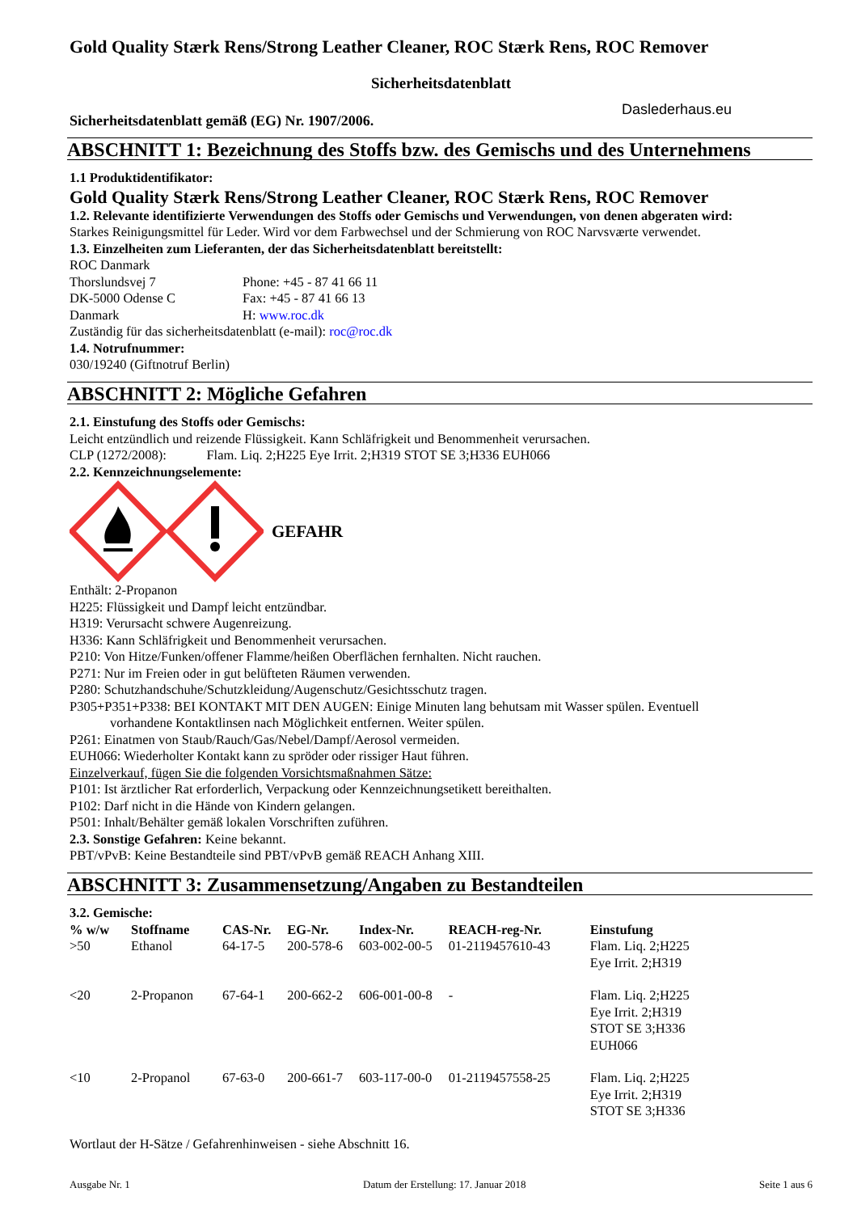Gold Quality Stærk Rens/Strong Leather Cleaner, ROC Stærk Rens, ROC Remover
Sicherheitsdatenblatt
Sicherheitsdatenblatt gemäß (EG) Nr. 1907/2006. Daslederhaus.eu
ABSCHNITT 1: Bezeichnung des Stoffs bzw. des Gemischs und des Unternehmens
1.1 Produktidentifikator:
Gold Quality Stærk Rens/Strong Leather Cleaner, ROC Stærk Rens, ROC Remover
1.2. Relevante identifizierte Verwendungen des Stoffs oder Gemischs und Verwendungen, von denen abgeraten wird:
Starkes Reinigungsmittel für Leder. Wird vor dem Farbwechsel und der Schmierung von ROC Narvsværte verwendet.
1.3. Einzelheiten zum Lieferanten, der das Sicherheitsdatenblatt bereitstellt:
| ROC Danmark | |
| Thorslundsvej 7 | Phone: +45 - 87 41 66 11 |
| DK-5000 Odense C | Fax: +45 - 87 41 66 13 |
| Danmark | H: www.roc.dk |
Zuständig für das sicherheitsdatenblatt (e-mail): roc@roc.dk
1.4. Notrufnummer:
030/19240 (Giftnotruf Berlin)
ABSCHNITT 2: Mögliche Gefahren
2.1. Einstufung des Stoffs oder Gemischs:
Leicht entzündlich und reizende Flüssigkeit. Kann Schläfrigkeit und Benommenheit verursachen.
CLP (1272/2008): Flam. Liq. 2;H225 Eye Irrit. 2;H319 STOT SE 3;H336 EUH066
2.2. Kennzeichnungselemente:
GEFAHR
Enthält: 2-Propanon
H225: Flüssigkeit und Dampf leicht entzündbar.
H319: Verursacht schwere Augenreizung.
H336: Kann Schläfrigkeit und Benommenheit verursachen.
P210: Von Hitze/Funken/offener Flamme/heißen Oberflächen fernhalten. Nicht rauchen.
P271: Nur im Freien oder in gut belüfteten Räumen verwenden.
P280: Schutzhandschuhe/Schutzkleidung/Augenschutz/Gesichtsschutz tragen.
P305+P351+P338: BEI KONTAKT MIT DEN AUGEN: Einige Minuten lang behutsam mit Wasser spülen. Eventuell
vorhandene Kontaktlinsen nach Möglichkeit entfernen. Weiter spülen.
P261: Einatmen von Staub/Rauch/Gas/Nebel/Dampf/Aerosol vermeiden.
EUH066: Wiederholter Kontakt kann zu spröder oder rissiger Haut führen.
Einzelverkauf, fügen Sie die folgenden Vorsichtsmaßnahmen Sätze:
P101: Ist ärztlicher Rat erforderlich, Verpackung oder Kennzeichnungsetikett bereithalten.
P102: Darf nicht in die Hände von Kindern gelangen.
P501: Inhalt/Behälter gemäß lokalen Vorschriften zuführen.
2.3. Sonstige Gefahren: Keine bekannt.
PBT/vPvB: Keine Bestandteile sind PBT/vPvB gemäß REACH Anhang XIII.
ABSCHNITT 3: Zusammensetzung/Angaben zu Bestandteilen
3.2. Gemische:
| % w/w | Stoffname | CAS-Nr. | EG-Nr. | Index-Nr. | REACH-reg-Nr. | Einstufung |
| --- | --- | --- | --- | --- | --- | --- |
| >50 | Ethanol | 64-17-5 | 200-578-6 | 603-002-00-5 | 01-2119457610-43 | Flam. Liq. 2;H225 Eye Irrit. 2;H319 |
| <20 | 2-Propanon | 67-64-1 | 200-662-2 | 606-001-00-8 | - | Flam. Liq. 2;H225 Eye Irrit. 2;H319 STOT SE 3;H336 EUH066 |
| <10 | 2-Propanol | 67-63-0 | 200-661-7 | 603-117-00-0 | 01-2119457558-25 | Flam. Liq. 2;H225 Eye Irrit. 2;H319 STOT SE 3;H336 |
Wortlaut der H-Sätze / Gefahrenhinweisen - siehe Abschnitt 16.
Ausgabe Nr. 1 Datum der Erstellung: 17. Januar 2018 Seite 1 aus 6